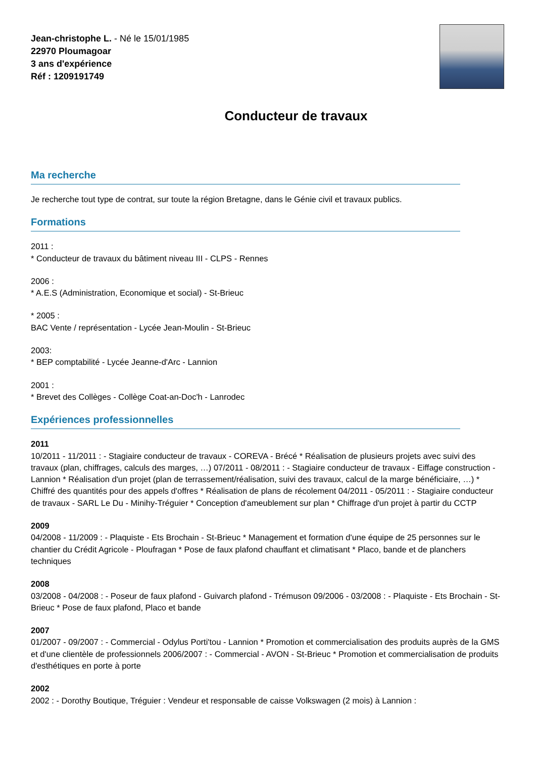Jean-christophe L. - Né le 15/01/1985
22970 Ploumagoar
3 ans d'expérience
Réf : 1209191749
Conducteur de travaux
Ma recherche
Je recherche tout type de contrat, sur toute la région Bretagne, dans le Génie civil et travaux publics.
Formations
2011 :
* Conducteur de travaux du bâtiment niveau III - CLPS - Rennes
2006 :
* A.E.S (Administration, Economique et social) - St-Brieuc
* 2005 :
BAC Vente / représentation - Lycée Jean-Moulin - St-Brieuc
2003:
* BEP comptabilité - Lycée Jeanne-d'Arc - Lannion
2001 :
* Brevet des Collèges - Collège Coat-an-Doc'h - Lanrodec
Expériences professionnelles
2011
10/2011 - 11/2011 : - Stagiaire conducteur de travaux - COREVA - Brécé * Réalisation de plusieurs projets avec suivi des travaux (plan, chiffrages, calculs des marges, …) 07/2011 - 08/2011 : - Stagiaire conducteur de travaux - Eiffage construction - Lannion * Réalisation d'un projet (plan de terrassement/réalisation, suivi des travaux, calcul de la marge bénéficiaire, …) * Chiffré des quantités pour des appels d'offres * Réalisation de plans de récolement 04/2011 - 05/2011 : - Stagiaire conducteur de travaux - SARL Le Du - Minihy-Tréguier * Conception d'ameublement sur plan * Chiffrage d'un projet à partir du CCTP
2009
04/2008 - 11/2009 : - Plaquiste - Ets Brochain - St-Brieuc * Management et formation d'une équipe de 25 personnes sur le chantier du Crédit Agricole - Ploufragan * Pose de faux plafond chauffant et climatisant * Placo, bande et de planchers techniques
2008
03/2008 - 04/2008 : - Poseur de faux plafond - Guivarch plafond - Trémuson 09/2006 - 03/2008 : - Plaquiste - Ets Brochain - St-Brieuc * Pose de faux plafond, Placo et bande
2007
01/2007 - 09/2007 : - Commercial - Odylus Porti'tou - Lannion * Promotion et commercialisation des produits auprès de la GMS et d'une clientèle de professionnels 2006/2007 : - Commercial - AVON - St-Brieuc * Promotion et commercialisation de produits d'esthétiques en porte à porte
2002
2002 : - Dorothy Boutique, Tréguier : Vendeur et responsable de caisse Volkswagen (2 mois) à Lannion :